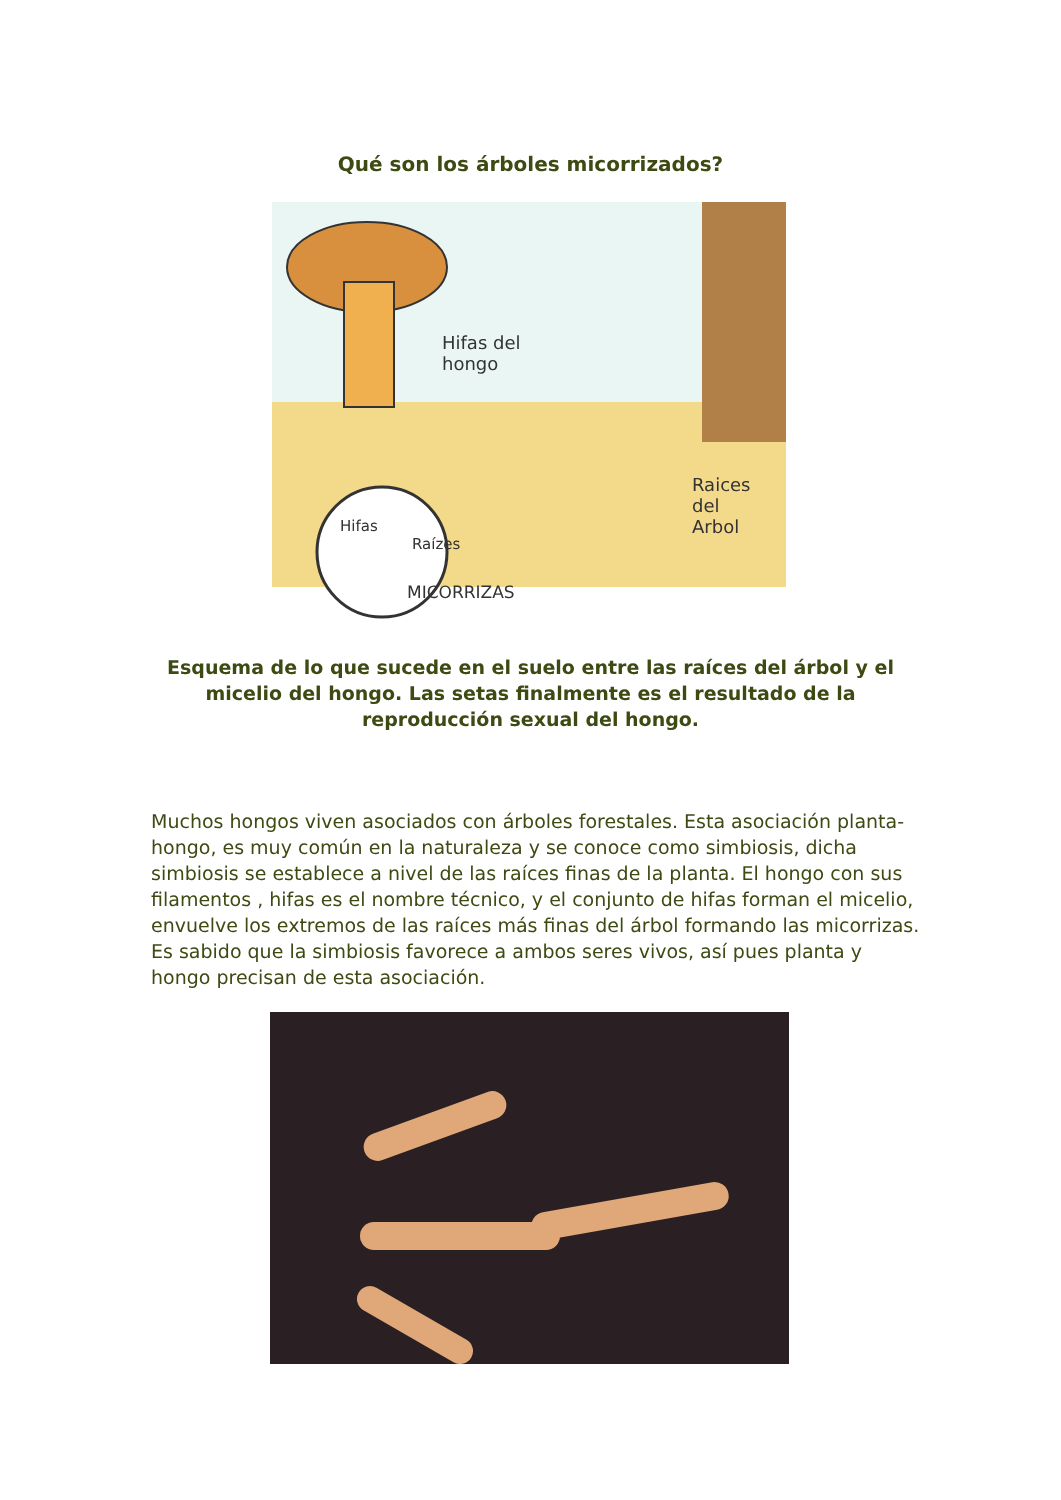Qué son los árboles micorrizados?
Hifas del
hongo
Raices
del
Arbol
Hifas
Raízes
MICORRIZAS
Esquema de lo que sucede en el suelo entre las raíces del árbol y el micelio del hongo. Las setas finalmente es el resultado de la reproducción sexual del hongo.
Muchos hongos viven asociados con árboles forestales. Esta asociación planta-hongo, es muy común en la naturaleza y se conoce como simbiosis, dicha simbiosis se establece a nivel de las raíces finas de la planta. El hongo con sus filamentos , hifas es el nombre técnico, y el conjunto de hifas forman el micelio, envuelve los extremos de las raíces más finas del árbol formando las micorrizas. Es sabido que la simbiosis favorece a ambos seres vivos, así pues planta y hongo precisan de esta asociación.